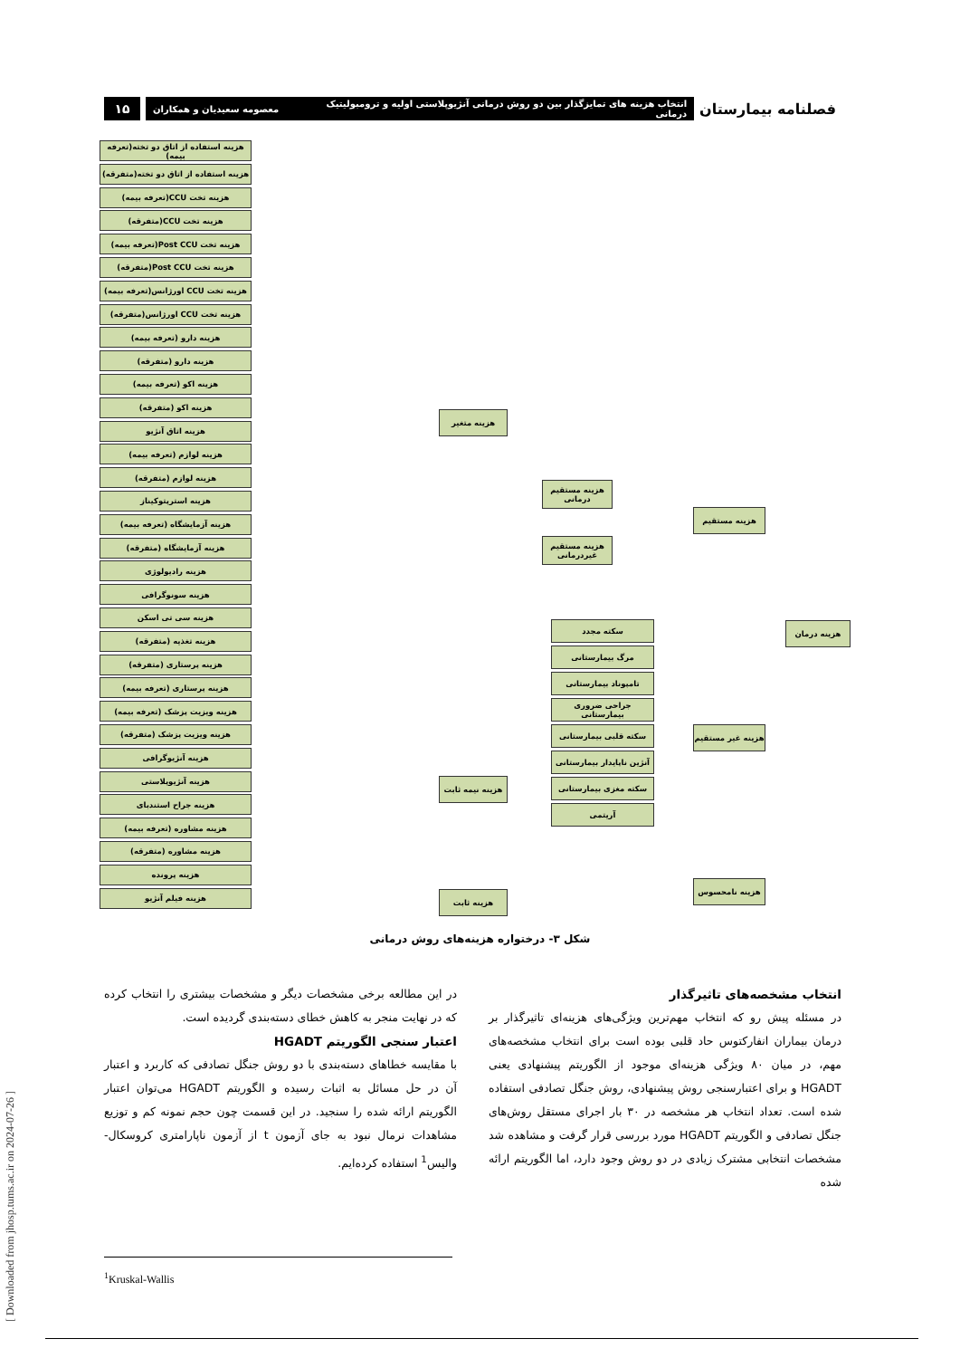[ Downloaded from jhosp.tums.ac.ir on 2024-07-26 ]
فصلنامه بیمارستان انتخاب هزینه های تمایزگذار بین دو روش درمانی آنژیوپلاستی اولیه و ترومبولیتیک درمانی معصومه سعیدیان و همکاران ۱۵
هزینه استفاده از اتاق دو تخته(تعرفه بیمه)
هزینه استفاده از اتاق دو تخته(متفرقه)
هزینه تخت CCU(تعرفه بیمه)
هزینه تخت CCU(متفرقه)
هزینه تخت Post CCU(تعرفه بیمه)
هزینه تخت Post CCU(متفرقه)
هزینه تخت CCU اورژانس(تعرفه بیمه)
هزینه تخت CCU اورژانس(متفرقه)
هزینه دارو (تعرفه بیمه)
هزینه دارو (متفرقه)
هزینه اکو (تعرفه بیمه)
هزینه اکو (متفرقه)
هزینه اتاق آنژیو
هزینه لوازم (تعرفه بیمه)
هزینه لوازم (متفرقه)
هزینه استرپتوکیناز
هزینه آزمایشگاه (تعرفه بیمه)
هزینه آزمایشگاه (متفرقه)
هزینه رادیولوژی
هزینه سونوگرافی
هزینه سی تی اسکن
هزینه تغذیه (متفرقه)
هزینه پرستاری (متفرقه)
هزینه پرستاری (تعرفه بیمه)
هزینه ویزیت پزشک (تعرفه بیمه)
هزینه ویزیت پزشک (متفرقه)
هزینه آنژیوگرافی
هزینه آنژیوپلاستی
هزینه جراح استندبای
هزینه مشاوره (تعرفه بیمه)
هزینه مشاوره (متفرقه)
هزینه پرونده
هزینه فیلم آنژیو
هزینه متغیر
هزینه نیمه ثابت
هزینه ثابت
هزینه مستقیم درمانی
هزینه مستقیم غیردرمانی
سکته مجدد
مرگ بیمارستانی
تامپوناد بیمارستانی
جراحی ضروری بیمارستانی
سکته قلبی بیمارستانی
آنژین ناپایدار بیمارستانی
سکته مغزی بیمارستانی
آریتمی
هزینه مستقیم
هزینه غیر مستقیم
هزینه نامحسوس
هزینه درمان
شکل ۳- درختواره هزینه‌های روش درمانی
انتخاب مشخصه‌های تاثیرگذار
در مسئله پیش رو که انتخاب مهم‌ترین ویژگی‌های هزینه‌ای تاثیرگذار بر درمان بیماران انفارکتوس حاد قلبی بوده است برای انتخاب مشخصه‌های مهم، در میان ۸۰ ویژگی هزینه‌ای موجود از الگوریتم پیشنهادی یعنی HGADT و برای اعتبارسنجی روش پیشنهادی، روش جنگل تصادفی استفاده شده است. تعداد انتخاب هر مشخصه در ۳۰ بار اجرای مستقل روش‌های جنگل تصادفی و الگوریتم HGADT مورد بررسی قرار گرفت و مشاهده شد مشخصات انتخابی مشترک زیادی در دو روش وجود دارد، اما الگوریتم ارائه شده
در این مطالعه برخی مشخصات دیگر و مشخصات بیشتری را انتخاب کرده که در نهایت منجر به کاهش خطای دسته‌بندی گردیده است.
اعتبار سنجی الگوریتم HGADT
با مقایسه خطاهای دسته‌بندی با دو روش جنگل تصادفی که کاربرد و اعتبار آن در حل مسائل به اثبات رسیده و الگوریتم HGADT می‌توان اعتبار الگوریتم ارائه شده را سنجید. در این قسمت چون حجم نمونه کم و توزیع مشاهدات نرمال نبود به جای آزمون t از آزمون ناپارامتری کروسکال-والیس<sup>1</sup> استفاده کرده‌ایم.
<sup>1</sup> Kruskal-Wallis